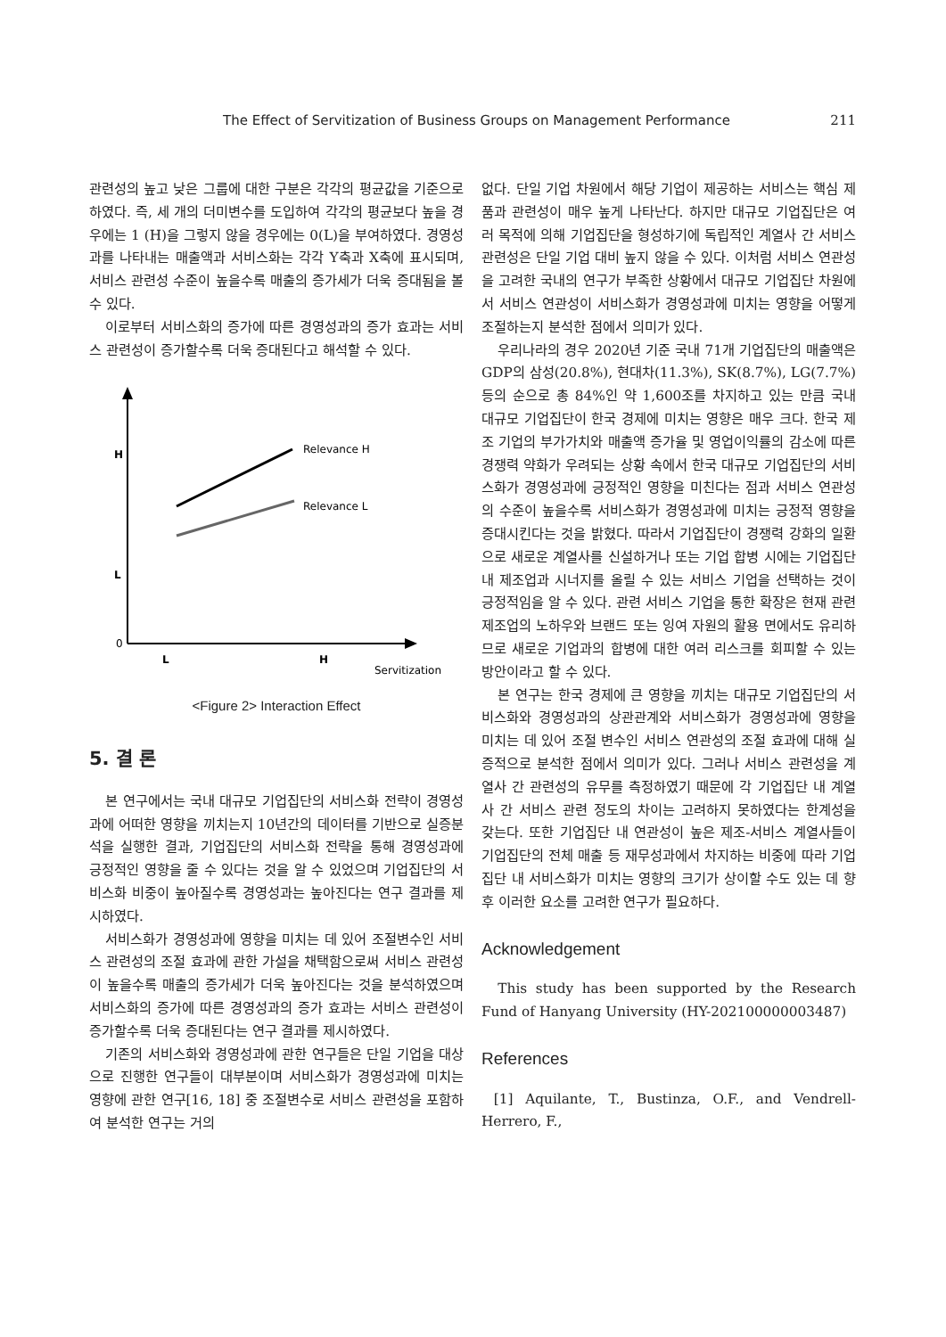The Effect of Servitization of Business Groups on Management Performance 211
관련성의 높고 낮은 그룹에 대한 구분은 각각의 평균값을 기준으로 하였다. 즉, 세 개의 더미변수를 도입하여 각각의 평균보다 높을 경우에는 1 (H)을 그렇지 않을 경우에는 0(L)을 부여하였다. 경영성과를 나타내는 매출액과 서비스화는 각각 Y축과 X축에 표시되며, 서비스 관련성 수준이 높을수록 매출의 증가세가 더욱 증대됨을 볼 수 있다.
이로부터 서비스화의 증가에 따른 경영성과의 증가 효과는 서비스 관련성이 증가할수록 더욱 증대된다고 해석할 수 있다.
H
L
0
L
H
Servitization
Relevance H
Relevance L
<Figure 2> Interaction Effect
5. 결 론
본 연구에서는 국내 대규모 기업집단의 서비스화 전략이 경영성과에 어떠한 영향을 끼치는지 10년간의 데이터를 기반으로 실증분석을 실행한 결과, 기업집단의 서비스화 전략을 통해 경영성과에 긍정적인 영향을 줄 수 있다는 것을 알 수 있었으며 기업집단의 서비스화 비중이 높아질수록 경영성과는 높아진다는 연구 결과를 제시하였다.
서비스화가 경영성과에 영향을 미치는 데 있어 조절변수인 서비스 관련성의 조절 효과에 관한 가설을 채택함으로써 서비스 관련성이 높을수록 매출의 증가세가 더욱 높아진다는 것을 분석하였으며 서비스화의 증가에 따른 경영성과의 증가 효과는 서비스 관련성이 증가할수록 더욱 증대된다는 연구 결과를 제시하였다.
기존의 서비스화와 경영성과에 관한 연구들은 단일 기업을 대상으로 진행한 연구들이 대부분이며 서비스화가 경영성과에 미치는 영향에 관한 연구[16, 18] 중 조절변수로 서비스 관련성을 포함하여 분석한 연구는 거의
없다. 단일 기업 차원에서 해당 기업이 제공하는 서비스는 핵심 제품과 관련성이 매우 높게 나타난다. 하지만 대규모 기업집단은 여러 목적에 의해 기업집단을 형성하기에 독립적인 계열사 간 서비스 관련성은 단일 기업 대비 높지 않을 수 있다. 이처럼 서비스 연관성을 고려한 국내의 연구가 부족한 상황에서 대규모 기업집단 차원에서 서비스 연관성이 서비스화가 경영성과에 미치는 영향을 어떻게 조절하는지 분석한 점에서 의미가 있다.
우리나라의 경우 2020년 기준 국내 71개 기업집단의 매출액은 GDP의 삼성(20.8%), 현대차(11.3%), SK(8.7%), LG(7.7%) 등의 순으로 총 84%인 약 1,600조를 차지하고 있는 만큼 국내 대규모 기업집단이 한국 경제에 미치는 영향은 매우 크다. 한국 제조 기업의 부가가치와 매출액 증가율 및 영업이익률의 감소에 따른 경쟁력 약화가 우려되는 상황 속에서 한국 대규모 기업집단의 서비스화가 경영성과에 긍정적인 영향을 미친다는 점과 서비스 연관성의 수준이 높을수록 서비스화가 경영성과에 미치는 긍정적 영향을 증대시킨다는 것을 밝혔다. 따라서 기업집단이 경쟁력 강화의 일환으로 새로운 계열사를 신설하거나 또는 기업 합병 시에는 기업집단 내 제조업과 시너지를 올릴 수 있는 서비스 기업을 선택하는 것이 긍정적임을 알 수 있다. 관련 서비스 기업을 통한 확장은 현재 관련 제조업의 노하우와 브랜드 또는 잉여 자원의 활용 면에서도 유리하므로 새로운 기업과의 합병에 대한 여러 리스크를 회피할 수 있는 방안이라고 할 수 있다.
본 연구는 한국 경제에 큰 영향을 끼치는 대규모 기업집단의 서비스화와 경영성과의 상관관계와 서비스화가 경영성과에 영향을 미치는 데 있어 조절 변수인 서비스 연관성의 조절 효과에 대해 실증적으로 분석한 점에서 의미가 있다. 그러나 서비스 관련성을 계열사 간 관련성의 유무를 측정하였기 때문에 각 기업집단 내 계열사 간 서비스 관련 정도의 차이는 고려하지 못하였다는 한계성을 갖는다. 또한 기업집단 내 연관성이 높은 제조-서비스 계열사들이 기업집단의 전체 매출 등 재무성과에서 차지하는 비중에 따라 기업집단 내 서비스화가 미치는 영향의 크기가 상이할 수도 있는 데 향후 이러한 요소를 고려한 연구가 필요하다.
Acknowledgement
This study has been supported by the Research Fund of Hanyang University (HY-202100000003487)
References
[1] Aquilante, T., Bustinza, O.F., and Vendrell-Herrero, F.,